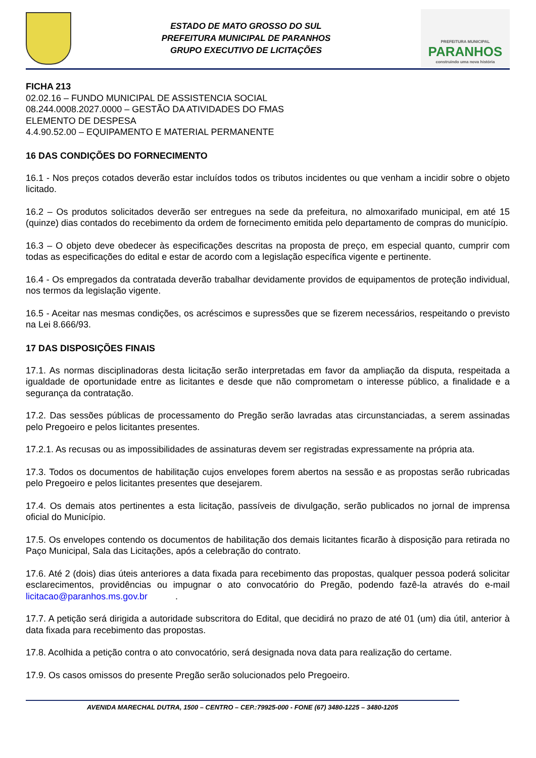ESTADO DE MATO GROSSO DO SUL
PREFEITURA MUNICIPAL DE PARANHOS
GRUPO EXECUTIVO DE LICITAÇÕES
PREFEITURA MUNICIPAL
PARANHOS
construindo uma nova história
FICHA 213
02.02.16 – FUNDO MUNICIPAL DE ASSISTENCIA SOCIAL
08.244.0008.2027.0000 – GESTÃO DA ATIVIDADES DO FMAS
ELEMENTO DE DESPESA
4.4.90.52.00 – EQUIPAMENTO E MATERIAL PERMANENTE
16 DAS CONDIÇÕES DO FORNECIMENTO
16.1 - Nos preços cotados deverão estar incluídos todos os tributos incidentes ou que venham a incidir sobre o objeto licitado.
16.2 – Os produtos solicitados deverão ser entregues na sede da prefeitura, no almoxarifado municipal, em até 15 (quinze) dias contados do recebimento da ordem de fornecimento emitida pelo departamento de compras do município.
16.3 – O objeto deve obedecer às especificações descritas na proposta de preço, em especial quanto, cumprir com todas as especificações do edital e estar de acordo com a legislação específica vigente e pertinente.
16.4 - Os empregados da contratada deverão trabalhar devidamente providos de equipamentos de proteção individual, nos termos da legislação vigente.
16.5 - Aceitar nas mesmas condições, os acréscimos e supressões que se fizerem necessários, respeitando o previsto na Lei 8.666/93.
17 DAS DISPOSIÇÕES FINAIS
17.1. As normas disciplinadoras desta licitação serão interpretadas em favor da ampliação da disputa, respeitada a igualdade de oportunidade entre as licitantes e desde que não comprometam o interesse público, a finalidade e a segurança da contratação.
17.2. Das sessões públicas de processamento do Pregão serão lavradas atas circunstanciadas, a serem assinadas pelo Pregoeiro e pelos licitantes presentes.
17.2.1. As recusas ou as impossibilidades de assinaturas devem ser registradas expressamente na própria ata.
17.3. Todos os documentos de habilitação cujos envelopes forem abertos na sessão e as propostas serão rubricadas pelo Pregoeiro e pelos licitantes presentes que desejarem.
17.4. Os demais atos pertinentes a esta licitação, passíveis de divulgação, serão publicados no jornal de imprensa oficial do Município.
17.5. Os envelopes contendo os documentos de habilitação dos demais licitantes ficarão à disposição para retirada no Paço Municipal, Sala das Licitações, após a celebração do contrato.
17.6. Até 2 (dois) dias úteis anteriores a data fixada para recebimento das propostas, qualquer pessoa poderá solicitar esclarecimentos, providências ou impugnar o ato convocatório do Pregão, podendo fazê-la através do e-mail licitacao@paranhos.ms.gov.br .
17.7. A petição será dirigida a autoridade subscritora do Edital, que decidirá no prazo de até 01 (um) dia útil, anterior à data fixada para recebimento das propostas.
17.8. Acolhida a petição contra o ato convocatório, será designada nova data para realização do certame.
17.9. Os casos omissos do presente Pregão serão solucionados pelo Pregoeiro.
AVENIDA MARECHAL DUTRA, 1500 – CENTRO – CEP.:79925-000 - FONE (67) 3480-1225 – 3480-1205